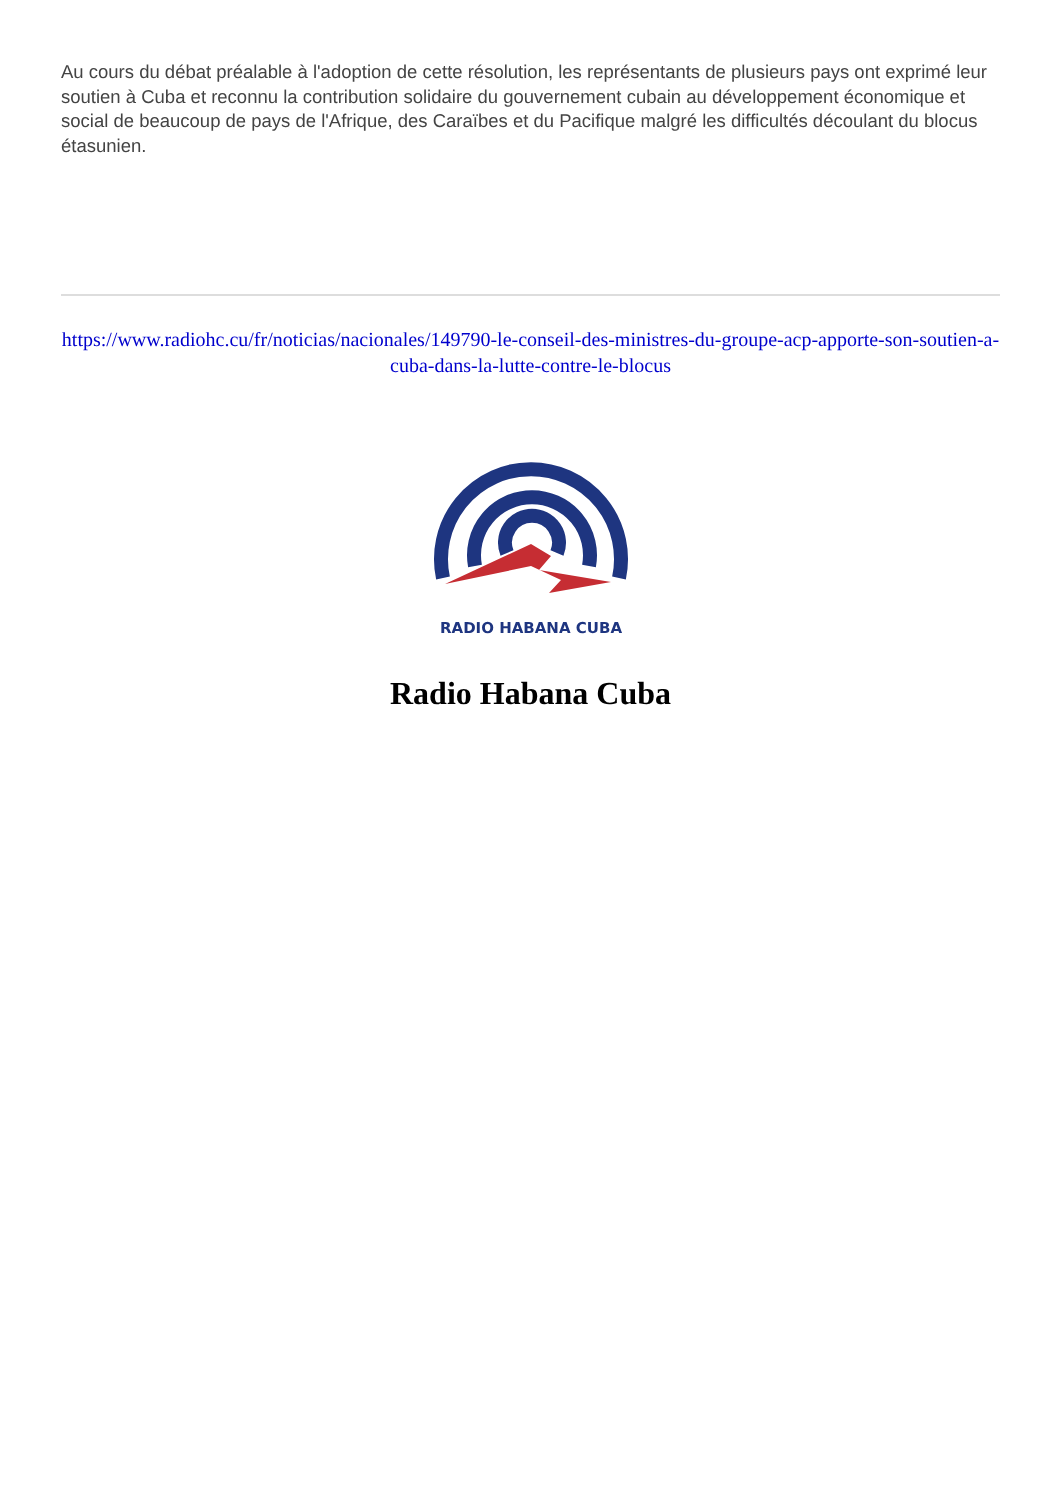Au cours du débat préalable à l'adoption de cette résolution, les représentants de plusieurs pays ont exprimé leur soutien à Cuba et reconnu la contribution solidaire du gouvernement cubain au développement économique et social de beaucoup de pays de l'Afrique, des Caraïbes et du Pacifique malgré les difficultés découlant du blocus étasunien.
https://www.radiohc.cu/fr/noticias/nacionales/149790-le-conseil-des-ministres-du-groupe-acp-apporte-son-soutien-a-cuba-dans-la-lutte-contre-le-blocus
RADIO HABANA CUBA
Radio Habana Cuba